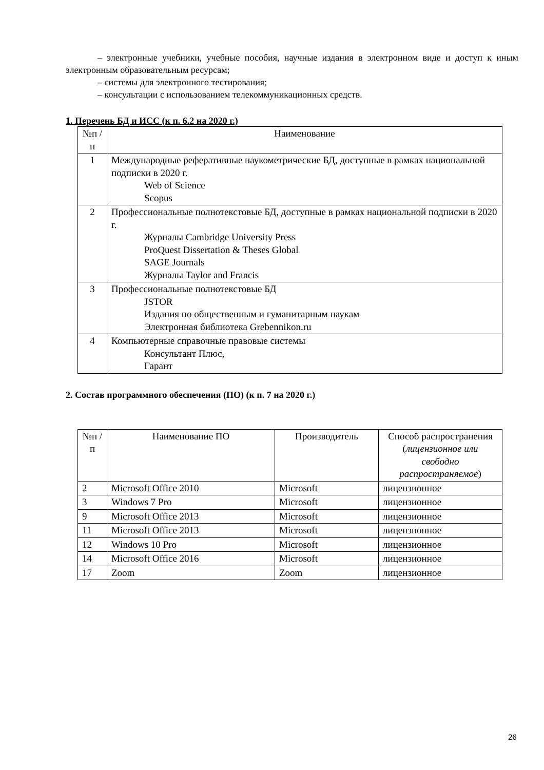– электронные учебники, учебные пособия, научные издания в электронном виде и доступ к иным электронным образовательным ресурсам;
– системы для электронного тестирования;
– консультации с использованием телекоммуникационных средств.
1. Перечень БД и ИСС (к п. 6.2 на 2020 г.)
| №п /п | Наименование |
| --- | --- |
| 1 | Международные реферативные наукометрические БД, доступные в рамках национальной подписки в 2020 г. Web of Science Scopus |
| 2 | Профессиональные полнотекстовые БД, доступные в рамках национальной подписки в 2020 г. Журналы Cambridge University Press ProQuest Dissertation & Theses Global SAGE Journals Журналы Taylor and Francis |
| 3 | Профессиональные полнотекстовые БД JSTOR Издания по общественным и гуманитарным наукам Электронная библиотека Grebennikon.ru |
| 4 | Компьютерные справочные правовые системы Консультант Плюс, Гарант |
2. Состав программного обеспечения (ПО) (к п. 7 на 2020 г.)
| №п /п | Наименование ПО | Производитель | Способ распространения ( лицензионное или свободно распространяемое ) |
| --- | --- | --- | --- |
| 2 | Microsoft Office 2010 | Microsoft | лицензионное |
| 3 | Windows 7 Pro | Microsoft | лицензионное |
| 9 | Microsoft Office 2013 | Microsoft | лицензионное |
| 11 | Microsoft Office 2013 | Microsoft | лицензионное |
| 12 | Windows 10 Pro | Microsoft | лицензионное |
| 14 | Microsoft Office 2016 | Microsoft | лицензионное |
| 17 | Zoom | Zoom | лицензионное |
26